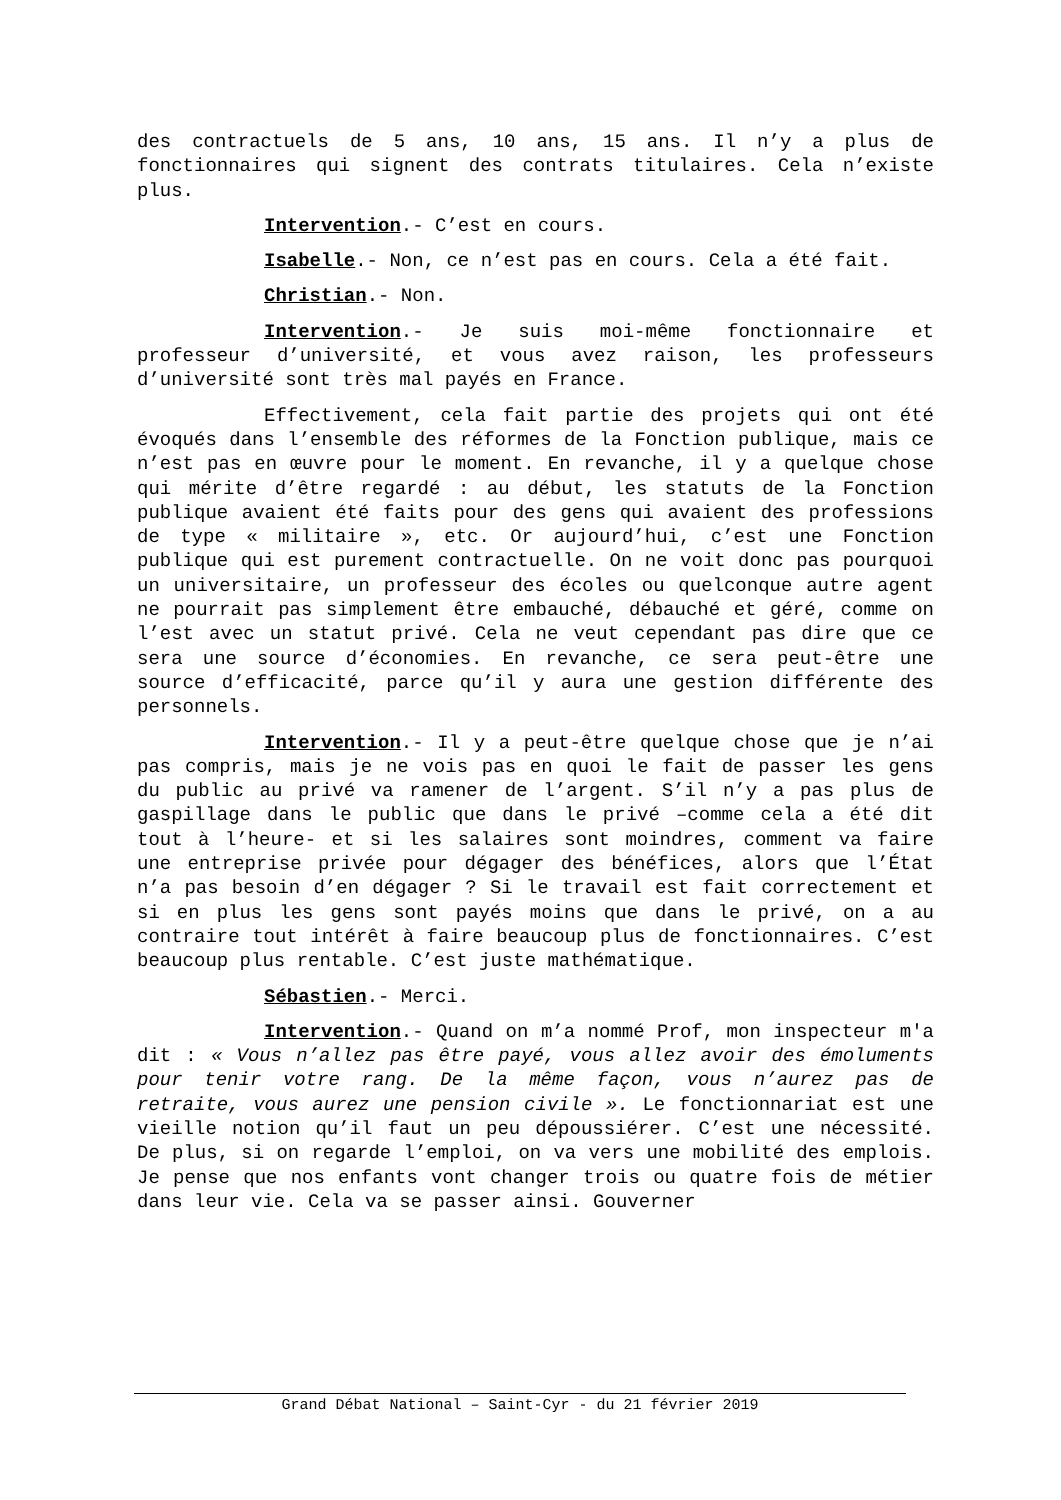des contractuels de 5 ans, 10 ans, 15 ans. Il n’y a plus de fonctionnaires qui signent des contrats titulaires. Cela n’existe plus.
Intervention.- C’est en cours.
Isabelle.- Non, ce n’est pas en cours. Cela a été fait.
Christian.- Non.
Intervention.- Je suis moi-même fonctionnaire et professeur d’université, et vous avez raison, les professeurs d’université sont très mal payés en France.
Effectivement, cela fait partie des projets qui ont été évoqués dans l’ensemble des réformes de la Fonction publique, mais ce n’est pas en œuvre pour le moment. En revanche, il y a quelque chose qui mérite d’être regardé : au début, les statuts de la Fonction publique avaient été faits pour des gens qui avaient des professions de type « militaire », etc. Or aujourd’hui, c’est une Fonction publique qui est purement contractuelle. On ne voit donc pas pourquoi un universitaire, un professeur des écoles ou quelconque autre agent ne pourrait pas simplement être embauché, débauché et géré, comme on l’est avec un statut privé. Cela ne veut cependant pas dire que ce sera une source d’économies. En revanche, ce sera peut-être une source d’efficacité, parce qu’il y aura une gestion différente des personnels.
Intervention.- Il y a peut-être quelque chose que je n’ai pas compris, mais je ne vois pas en quoi le fait de passer les gens du public au privé va ramener de l’argent. S’il n’y a pas plus de gaspillage dans le public que dans le privé –comme cela a été dit tout à l’heure- et si les salaires sont moindres, comment va faire une entreprise privée pour dégager des bénéfices, alors que l’État n’a pas besoin d’en dégager ? Si le travail est fait correctement et si en plus les gens sont payés moins que dans le privé, on a au contraire tout intérêt à faire beaucoup plus de fonctionnaires. C’est beaucoup plus rentable. C’est juste mathématique.
Sébastien.- Merci.
Intervention.- Quand on m’a nommé Prof, mon inspecteur m'a dit : « Vous n’allez pas être payé, vous allez avoir des émoluments pour tenir votre rang. De la même façon, vous n’aurez pas de retraite, vous aurez une pension civile ». Le fonctionnariat est une vieille notion qu’il faut un peu dépoussiérer. C’est une nécessité. De plus, si on regarde l’emploi, on va vers une mobilité des emplois. Je pense que nos enfants vont changer trois ou quatre fois de métier dans leur vie. Cela va se passer ainsi. Gouverner
Grand Débat National – Saint-Cyr - du 21 février 2019